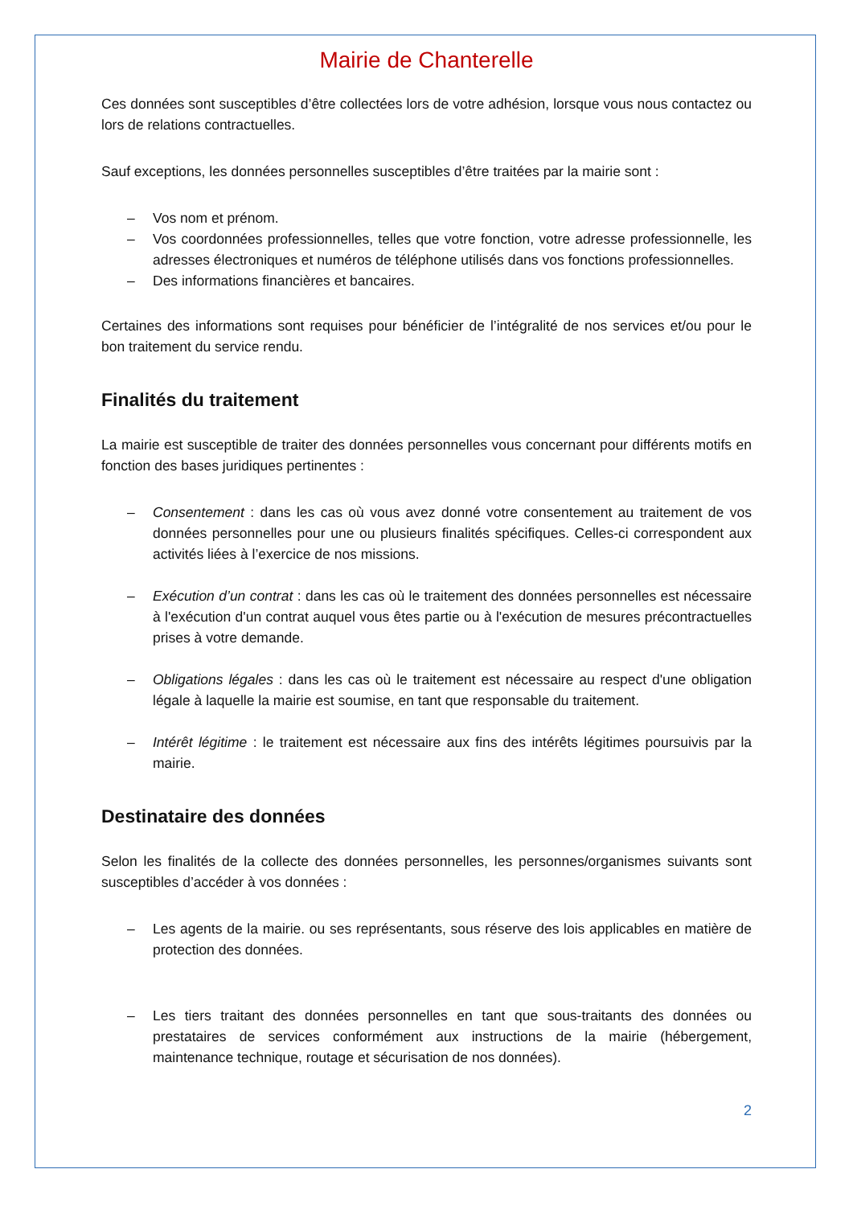Mairie de Chanterelle
Ces données sont susceptibles d’être collectées lors de votre adhésion, lorsque vous nous contactez ou lors de relations contractuelles.
Sauf exceptions, les données personnelles susceptibles d’être traitées par la mairie sont :
– Vos nom et prénom.
– Vos coordonnées professionnelles, telles que votre fonction, votre adresse professionnelle, les adresses électroniques et numéros de téléphone utilisés dans vos fonctions professionnelles.
– Des informations financières et bancaires.
Certaines des informations sont requises pour bénéficier de l’intégralité de nos services et/ou pour le bon traitement du service rendu.
Finalités du traitement
La mairie est susceptible de traiter des données personnelles vous concernant pour différents motifs en fonction des bases juridiques pertinentes :
– Consentement : dans les cas où vous avez donné votre consentement au traitement de vos données personnelles pour une ou plusieurs finalités spécifiques. Celles-ci correspondent aux activités liées à l’exercice de nos missions.
– Exécution d’un contrat : dans les cas où le traitement des données personnelles est nécessaire à l'exécution d'un contrat auquel vous êtes partie ou à l'exécution de mesures précontractuelles prises à votre demande.
– Obligations légales : dans les cas où le traitement est nécessaire au respect d'une obligation légale à laquelle la mairie est soumise, en tant que responsable du traitement.
– Intérêt légitime : le traitement est nécessaire aux fins des intérêts légitimes poursuivis par la mairie.
Destinataire des données
Selon les finalités de la collecte des données personnelles, les personnes/organismes suivants sont susceptibles d’accéder à vos données :
– Les agents de la mairie. ou ses représentants, sous réserve des lois applicables en matière de protection des données.
– Les tiers traitant des données personnelles en tant que sous-traitants des données ou prestataires de services conformément aux instructions de la mairie (hébergement, maintenance technique, routage et sécurisation de nos données).
2